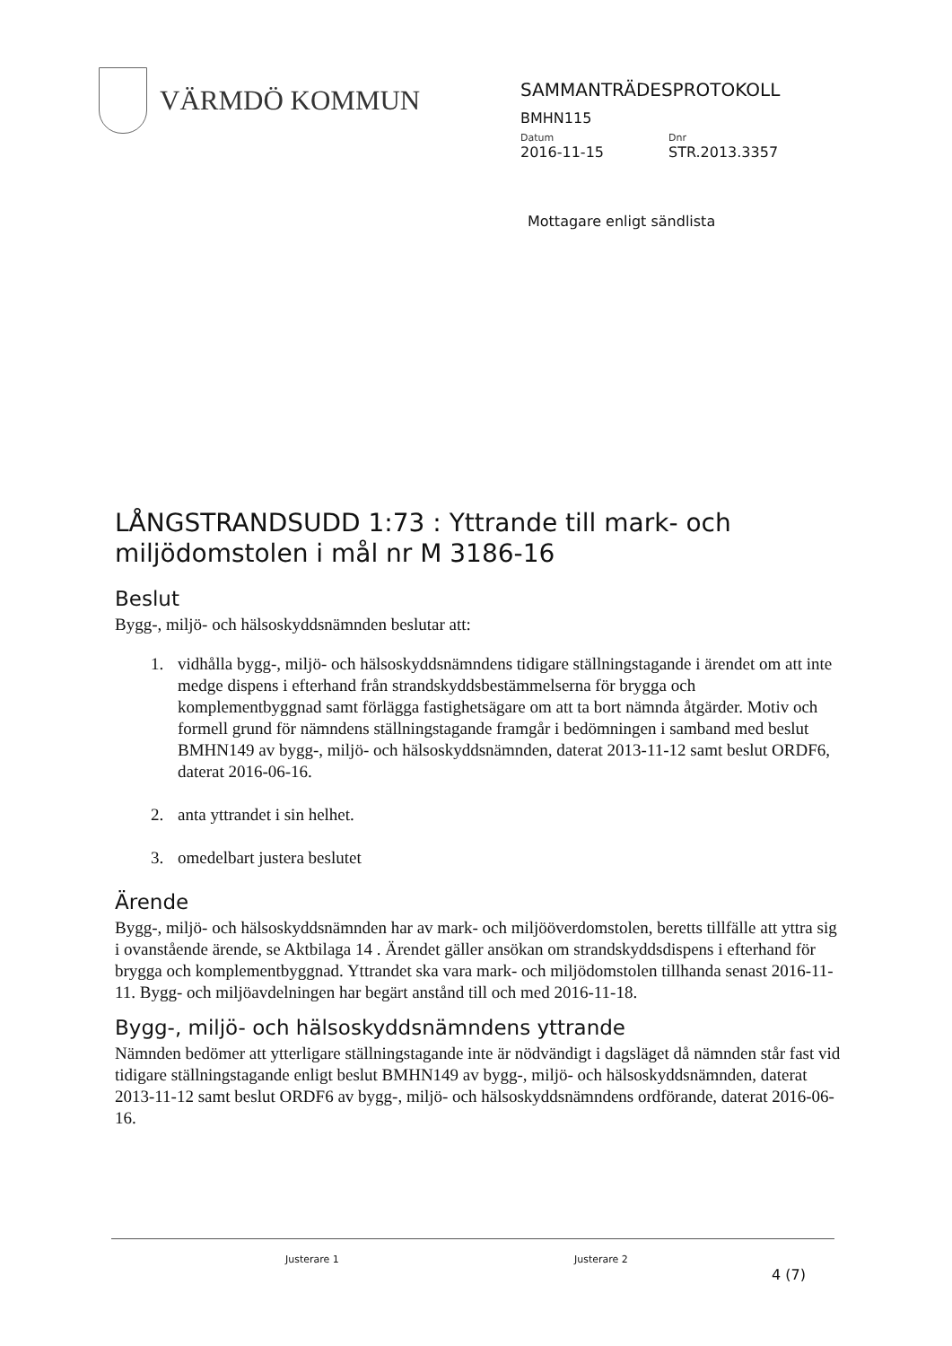VÄRMDÖ KOMMUN
SAMMANTRÄDESPROTOKOLL
BMHN115
Datum Dnr
2016-11-15 STR.2013.3357
Mottagare enligt sändlista
LÅNGSTRANDSUDD 1:73 : Yttrande till mark- och miljödomstolen i mål nr M 3186-16
Beslut
Bygg-, miljö- och hälsoskyddsnämnden beslutar att:
1. vidhålla bygg-, miljö- och hälsoskyddsnämndens tidigare ställningstagande i ärendet om att inte medge dispens i efterhand från strandskyddsbestämmelserna för brygga och komplementbyggnad samt förlägga fastighetsägare om att ta bort nämnda åtgärder. Motiv och formell grund för nämndens ställningstagande framgår i bedömningen i samband med beslut BMHN149 av bygg-, miljö- och hälsoskyddsnämnden, daterat 2013-11-12 samt beslut ORDF6, daterat 2016-06-16.
2. anta yttrandet i sin helhet.
3. omedelbart justera beslutet
Ärende
Bygg-, miljö- och hälsoskyddsnämnden har av mark- och miljööverdomstolen, beretts tillfälle att yttra sig i ovanstående ärende, se Aktbilaga 14 . Ärendet gäller ansökan om strandskyddsdispens i efterhand för brygga och komplementbyggnad. Yttrandet ska vara mark- och miljödomstolen tillhanda senast 2016-11-11. Bygg- och miljöavdelningen har begärt anstånd till och med 2016-11-18.
Bygg-, miljö- och hälsoskyddsnämndens yttrande
Nämnden bedömer att ytterligare ställningstagande inte är nödvändigt i dagsläget då nämnden står fast vid tidigare ställningstagande enligt beslut BMHN149 av bygg-, miljö- och hälsoskyddsnämnden, daterat 2013-11-12 samt beslut ORDF6 av bygg-, miljö- och hälsoskyddsnämndens ordförande, daterat 2016-06-16.
Justerare 1 Justerare 2
4 (7)